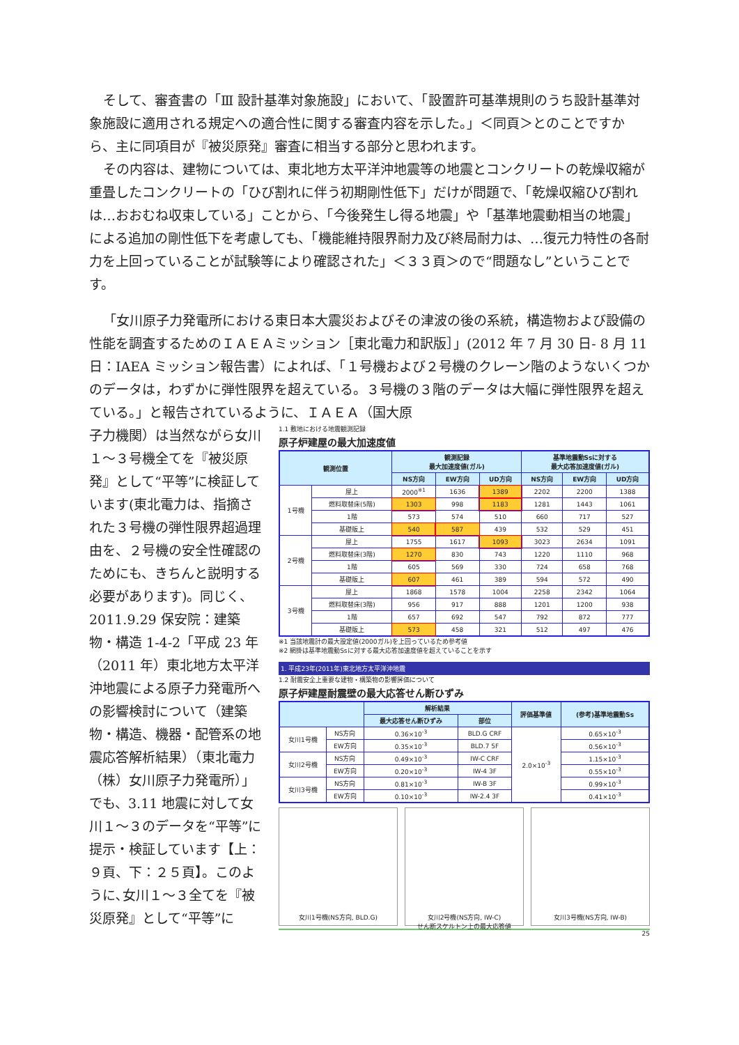そして、審査書の「Ⅲ 設計基準対象施設」において、「設置許可基準規則のうち設計基準対象施設に適用される規定への適合性に関する審査内容を示した。」＜同頁＞とのことですから、主に同項目が『被災原発』審査に相当する部分と思われます。
その内容は、建物については、東北地方太平洋沖地震等の地震とコンクリートの乾燥収縮が重畳したコンクリートの「ひび割れに伴う初期剛性低下」だけが問題で、「乾燥収縮ひび割れは…おおむね収束している」ことから、「今後発生し得る地震」や「基準地震動相当の地震」による追加の剛性低下を考慮しても、「機能維持限界耐力及び終局耐力は、…復元力特性の各耐力を上回っていることが試験等により確認された」＜３３頁＞ので“問題なし”ということです。
「女川原子力発電所における東日本大震災およびその津波の後の系統，構造物および設備の性能を調査するためのＩＡＥＡミッション［東北電力和訳版］」(2012 年 7 月 30 日‐ 8 月 11 日：IAEA ミッション報告書）によれば、「１号機および２号機のクレーン階のようないくつかのデータは，わずかに弾性限界を超えている。３号機の３階のデータは大幅に弾性限界を超えている。」と報告されているように、ＩＡＥＡ（国大原
子力機関）は当然ながら女川１～３号機全てを『被災原発』として“平等”に検証しています(東北電力は、指摘された３号機の弾性限界超過理由を、２号機の安全性確認のためにも、きちんと説明する必要があります)。同じく、2011.9.29 保安院：建築物・構造 1-4-2「平成 23 年（2011 年）東北地方太平洋沖地震による原子力発電所への影響検討について（建築物・構造、機器・配管系の地震応答解析結果）（東北電力（株）女川原子力発電所）」でも、3.11 地震に対して女川１～３のデータを“平等”に提示・検証しています【上：９頁、下：２５頁】。このように､女川１～３全てを『被災原発』として“平等”に
1.1 敷地における地震観測記録
原子炉建屋の最大加速度値
| 観測位置 | | 観測記録 最大加速度値(ガル) | | | 基準地震動Ssに対する 最大応答加速度値(ガル) | | |
| --- | --- | --- | --- | --- | --- | --- | --- |
| | | NS方向 | EW方向 | UD方向 | NS方向 | EW方向 | UD方向 |
| 1号機 | 屋上 | 2000<sup>※1</sup> | 1636 | 1389 | 2202 | 2200 | 1388 |
| | 燃料取替床(5階) | 1303 | 998 | 1183 | 1281 | 1443 | 1061 |
| | 1階 | 573 | 574 | 510 | 660 | 717 | 527 |
| | 基礎版上 | 540 | 587 | 439 | 532 | 529 | 451 |
| 2号機 | 屋上 | 1755 | 1617 | 1093 | 3023 | 2634 | 1091 |
| | 燃料取替床(3階) | 1270 | 830 | 743 | 1220 | 1110 | 968 |
| | 1階 | 605 | 569 | 330 | 724 | 658 | 768 |
| | 基礎版上 | 607 | 461 | 389 | 594 | 572 | 490 |
| 3号機 | 屋上 | 1868 | 1578 | 1004 | 2258 | 2342 | 1064 |
| | 燃料取替床(3階) | 956 | 917 | 888 | 1201 | 1200 | 938 |
| | 1階 | 657 | 692 | 547 | 792 | 872 | 777 |
| | 基礎版上 | 573 | 458 | 321 | 512 | 497 | 476 |
※1 当該地震計の最大設定値(2000ガル)を上回っているため参考値
※2 網掛は基準地震動Ssに対する最大応答加速度値を超えていることを示す
1. 平成23年(2011年)東北地方太平洋沖地震
1.2 耐震安全上重要な建物・構築物の影響評価について
原子炉建屋耐震壁の最大応答せん断ひずみ
| | | 解析結果 | | 評価基準値 | (参考)基準地震動Ss |
| --- | --- | --- | --- | --- | --- |
| | | 最大応答せん断ひずみ | 部位 | | |
| 女川1号機 | NS方向 | 0.36×10<sup>-3</sup> | BLD.G CRF | 2.0×10<sup>-3</sup> | 0.65×10<sup>-3</sup> |
| | EW方向 | 0.35×10<sup>-3</sup> | BLD.7 5F | | 0.56×10<sup>-3</sup> |
| 女川2号機 | NS方向 | 0.49×10<sup>-3</sup> | IW-C CRF | | 1.15×10<sup>-3</sup> |
| | EW方向 | 0.20×10<sup>-3</sup> | IW-4 3F | | 0.55×10<sup>-3</sup> |
| 女川3号機 | NS方向 | 0.81×10<sup>-3</sup> | IW-B 3F | | 0.99×10<sup>-3</sup> |
| | EW方向 | 0.10×10<sup>-3</sup> | IW-2.4 3F | | 0.41×10<sup>-3</sup> |
女川1号機(NS方向, BLD.G) 女川2号機(NS方向, IW-C)
せん断スケルトン上の最大応答値
女川3号機(NS方向, IW-B)
25